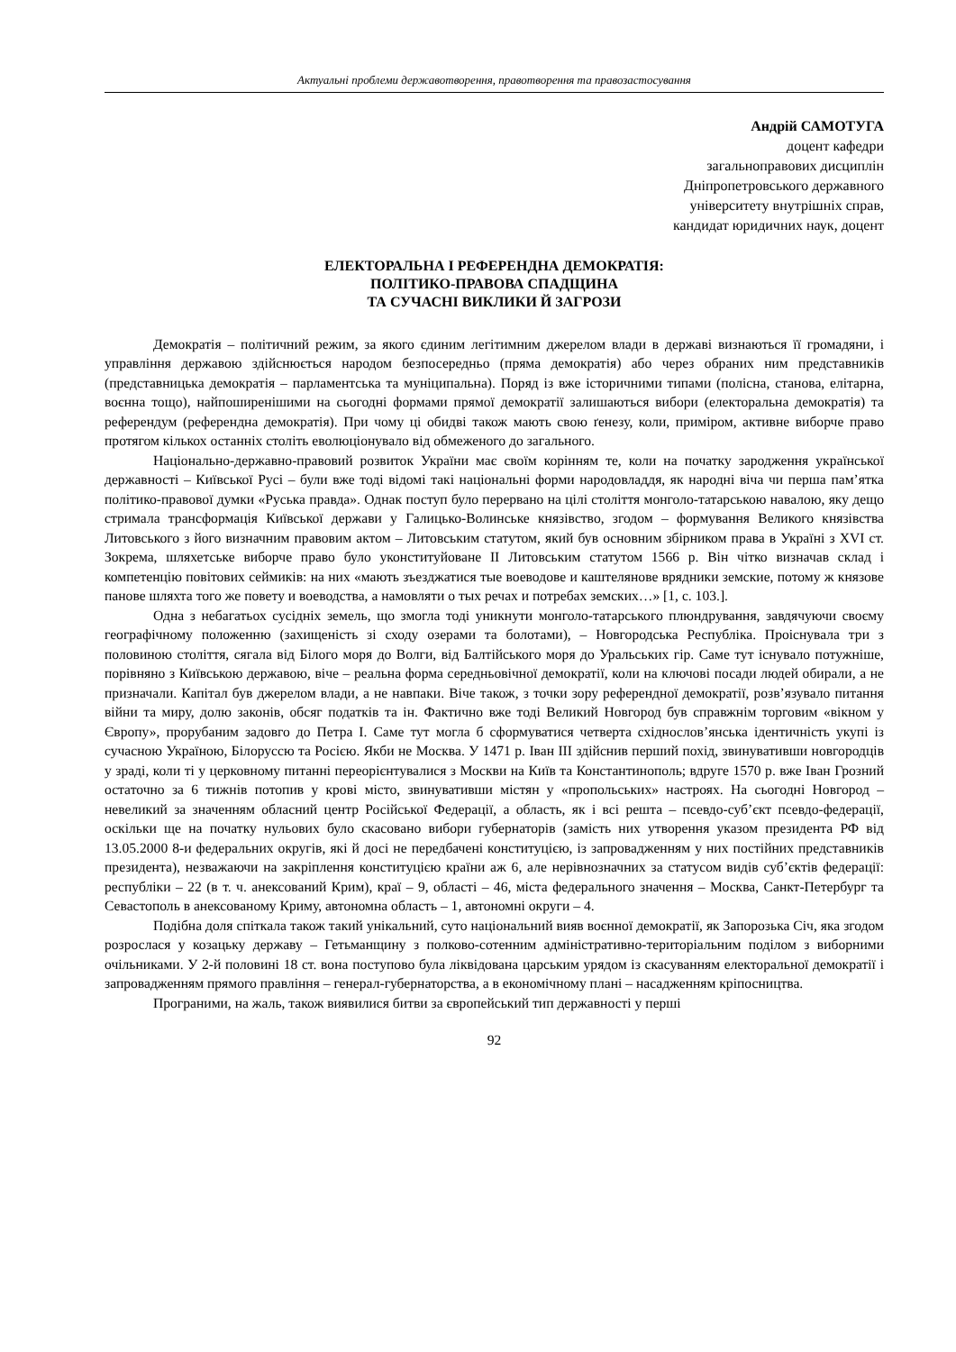Актуальні проблеми державотворення, правотворення та правозастосування
Андрій САМОТУГА
доцент кафедри
загальноправових дисциплін
Дніпропетровського державного
університету внутрішніх справ,
кандидат юридичних наук, доцент
ЕЛЕКТОРАЛЬНА І РЕФЕРЕНДНА ДЕМОКРАТІЯ:
ПОЛІТИКО-ПРАВОВА СПАДЩИНА
ТА СУЧАСНІ ВИКЛИКИ Й ЗАГРОЗИ
Демократія – політичний режим, за якого єдиним легітимним джерелом влади в державі визнаються її громадяни, і управління державою здійснюється народом безпосередньо (пряма демократія) або через обраних ним представників (представницька демократія – парламентська та муніципальна). Поряд із вже історичними типами (полісна, станова, елітарна, воєнна тощо), найпоширенішими на сьогодні формами прямої демократії залишаються вибори (електоральна демократія) та референдум (референдна демократія). При чому ці обидві також мають свою ґенезу, коли, приміром, активне виборче право протягом кількох останніх століть еволюціонувало від обмеженого до загального.
Національно-державно-правовий розвиток України має своїм корінням те, коли на початку зародження української державності – Київської Русі – були вже тоді відомі такі національні форми народовладдя, як народні віча чи перша пам’ятка політико-правової думки «Руська правда». Однак поступ було перервано на цілі століття монголо-татарською навалою, яку дещо стримала трансформація Київської держави у Галицько-Волинське князівство, згодом – формування Великого князівства Литовського з його визначним правовим актом – Литовським статутом, який був основним збірником права в Україні з XVI ст. Зокрема, шляхетське виборче право було уконституйоване ІІ Литовським статутом 1566 р. Він чітко визначав склад і компетенцію повітових сеймиків: на них «мають зъездж­атися тые воеводове и каштелянове врядники земские, потому ж князове панове шляхта того же повету и воеводства, а намовляти о тых речах и потребах земских…» [1, с. 103.].
Одна з небагатьох сусідніх земель, що змогла тоді уникнути монголо-татарського плюндрування, завдячуючи своєму географічному положенню (захищеність зі сходу озерами та болотами), – Новгородська Республіка. Проіснувала три з половиною століття, сягала від Білого моря до Волги, від Балтійського моря до Уральських гір. Саме тут існувало потужніше, порівняно з Київською державою, віче – реальна форма середньовічної демократії, коли на ключові посади людей обирали, а не призначали. Капітал був джерелом влади, а не навпаки. Віче також, з точки зору референдної демократії, розв’язувало питання війни та миру, долю законів, обсяг податків та ін. Фактично вже тоді Великий Новгород був справжнім торговим «вікном у Європу», прорубаним задовго до Петра І. Саме тут могла б сформуватися четверта східнослов’янська ідентичність укупі із сучасною Україною, Білоруссю та Росією. Якби не Москва. У 1471 р. Іван ІІІ здійснив перший похід, звинувативши новгородців у зраді, коли ті у церковному питанні переорієнтувалися з Москви на Київ та Константинополь; вдруге 1570 р. вже Іван Грозний остаточно за 6 тижнів потопив у крові місто, звинувативши містян у «пропольських» настроях. На сьогодні Новгород – невеликий за значенням обласний центр Російської Федерації, а область, як і всі решта – псевдо-суб’єкт псевдо-федерації, оскільки ще на початку нульових було скасовано вибори губернаторів (замість них утворення указом президента РФ від 13.05.2000 8-и федеральних округів, які й досі не передбачені конституцією, із запровадженням у них постійних представників президента), незважаючи на закріплення конституцією країни аж 6, але нерівнозначних за статусом видів суб’єктів федерації: республіки – 22 (в т. ч. анексований Крим), краї – 9, області – 46, міста федерального значення – Москва, Санкт-Петербург та Севастополь в анексованому Криму, автономна область – 1, автономні округи – 4.
Подібна доля спіткала також такий унікальний, суто національний вияв воєнної демократії, як Запорозька Січ, яка згодом розрослася у козацьку державу – Гетьманщину з полково-сотенним адміністративно-територіальним поділом з виборними очільниками. У 2-й половині 18 ст. вона поступово була ліквідована царським урядом із скасуванням електоральної демократії і запровадженням прямого правління – генерал-губернаторства, а в економічному плані – насадженням кріпосництва.
Програними, на жаль, також виявилися битви за європейський тип державності у перші
92